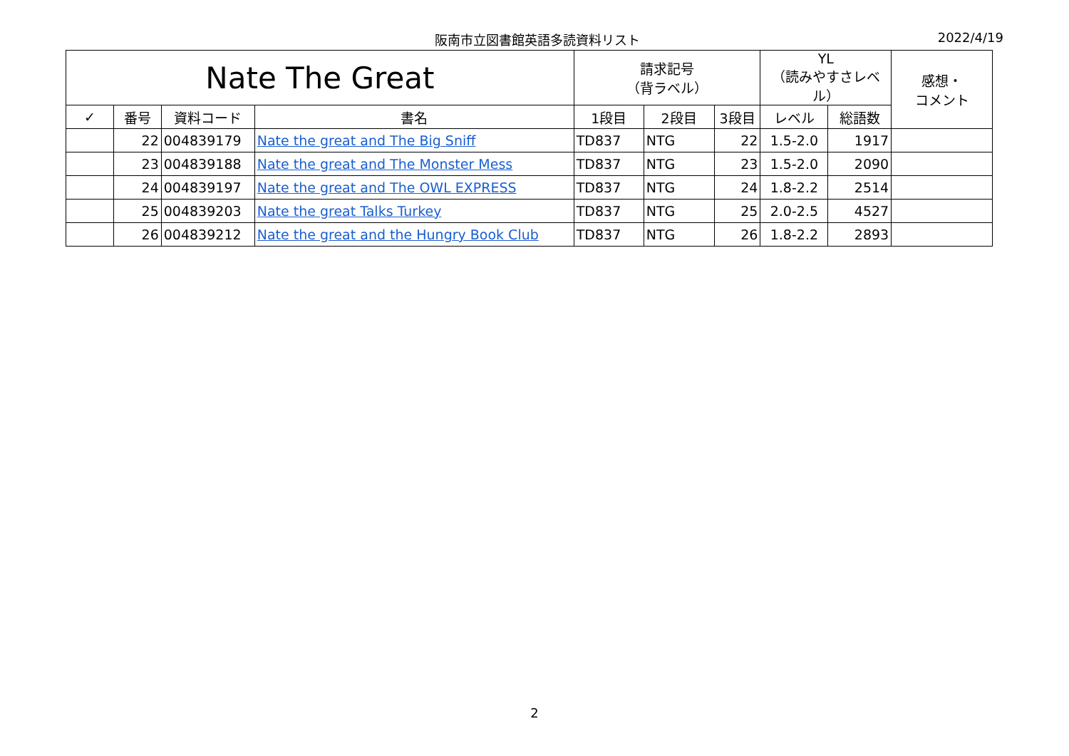阪南市立図書館英語多読資料リスト 2022/4/19
| Nate The Great | | | | 請求記号 （背ラベル） | | | YL （読みやすさレベル） | | 感想・ コメント |
| --- | --- | --- | --- | --- | --- | --- | --- | --- | --- |
| ✓ | 番号 | 資料コード | 書名 | 1段目 | 2段目 | 3段目 | レベル | 総語数 | |
| | 22 | 004839179 | Nate the great and The Big Sniff | TD837 | NTG | 22 | 1.5-2.0 | 1917 | |
| | 23 | 004839188 | Nate the great and The Monster Mess | TD837 | NTG | 23 | 1.5-2.0 | 2090 | |
| | 24 | 004839197 | Nate the great and The OWL EXPRESS | TD837 | NTG | 24 | 1.8-2.2 | 2514 | |
| | 25 | 004839203 | Nate the great Talks Turkey | TD837 | NTG | 25 | 2.0-2.5 | 4527 | |
| | 26 | 004839212 | Nate the great and the Hungry Book Club | TD837 | NTG | 26 | 1.8-2.2 | 2893 | |
2